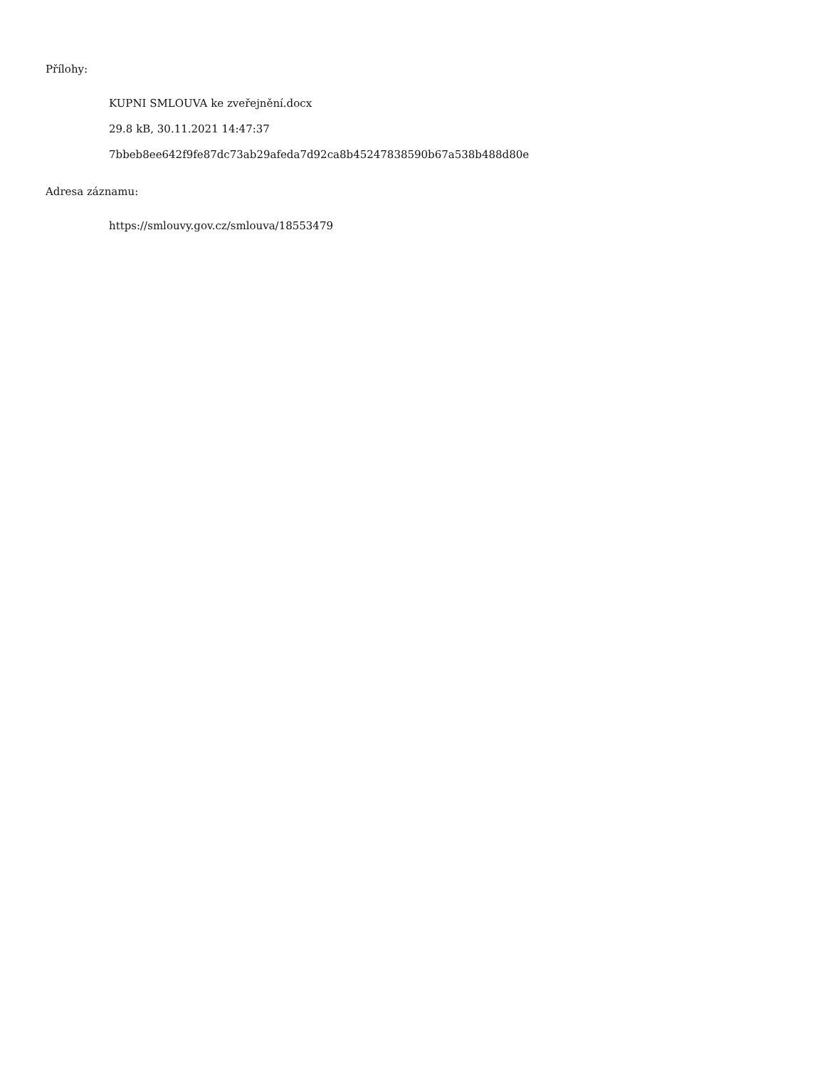Přílohy:
KUPNI SMLOUVA ke zveřejnění.docx
29.8 kB, 30.11.2021 14:47:37
7bbeb8ee642f9fe87dc73ab29afeda7d92ca8b45247838590b67a538b488d80e
Adresa záznamu:
https://smlouvy.gov.cz/smlouva/18553479